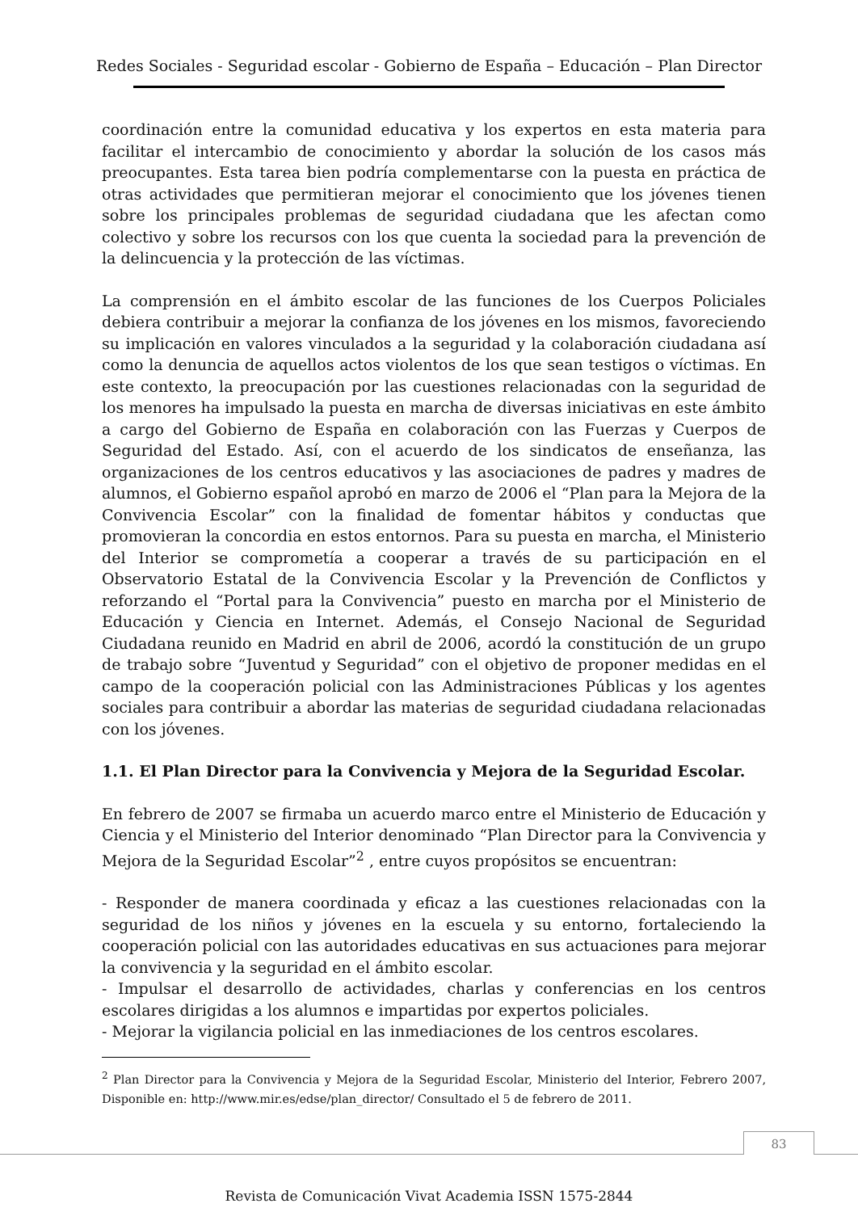Redes Sociales - Seguridad escolar - Gobierno de España – Educación – Plan Director
coordinación entre la comunidad educativa y los expertos en esta materia para facilitar el intercambio de conocimiento y abordar la solución de los casos más preocupantes. Esta tarea bien podría complementarse con la puesta en práctica de otras actividades que permitieran mejorar el conocimiento que los jóvenes tienen sobre los principales problemas de seguridad ciudadana que les afectan como colectivo y sobre los recursos con los que cuenta la sociedad para la prevención de la delincuencia y la protección de las víctimas.
La comprensión en el ámbito escolar de las funciones de los Cuerpos Policiales debiera contribuir a mejorar la confianza de los jóvenes en los mismos, favoreciendo su implicación en valores vinculados a la seguridad y la colaboración ciudadana así como la denuncia de aquellos actos violentos de los que sean testigos o víctimas. En este contexto, la preocupación por las cuestiones relacionadas con la seguridad de los menores ha impulsado la puesta en marcha de diversas iniciativas en este ámbito a cargo del Gobierno de España en colaboración con las Fuerzas y Cuerpos de Seguridad del Estado. Así, con el acuerdo de los sindicatos de enseñanza, las organizaciones de los centros educativos y las asociaciones de padres y madres de alumnos, el Gobierno español aprobó en marzo de 2006 el “Plan para la Mejora de la Convivencia Escolar” con la finalidad de fomentar hábitos y conductas que promovieran la concordia en estos entornos. Para su puesta en marcha, el Ministerio del Interior se comprometía a cooperar a través de su participación en el Observatorio Estatal de la Convivencia Escolar y la Prevención de Conflictos y reforzando el “Portal para la Convivencia” puesto en marcha por el Ministerio de Educación y Ciencia en Internet. Además, el Consejo Nacional de Seguridad Ciudadana reunido en Madrid en abril de 2006, acordó la constitución de un grupo de trabajo sobre “Juventud y Seguridad” con el objetivo de proponer medidas en el campo de la cooperación policial con las Administraciones Públicas y los agentes sociales para contribuir a abordar las materias de seguridad ciudadana relacionadas con los jóvenes.
1.1. El Plan Director para la Convivencia y Mejora de la Seguridad Escolar.
En febrero de 2007 se firmaba un acuerdo marco entre el Ministerio de Educación y Ciencia y el Ministerio del Interior denominado “Plan Director para la Convivencia y Mejora de la Seguridad Escolar”<sup>2</sup> , entre cuyos propósitos se encuentran:
- Responder de manera coordinada y eficaz a las cuestiones relacionadas con la seguridad de los niños y jóvenes en la escuela y su entorno, fortaleciendo la cooperación policial con las autoridades educativas en sus actuaciones para mejorar la convivencia y la seguridad en el ámbito escolar.
- Impulsar el desarrollo de actividades, charlas y conferencias en los centros escolares dirigidas a los alumnos e impartidas por expertos policiales.
- Mejorar la vigilancia policial en las inmediaciones de los centros escolares.
<sup>2</sup> Plan Director para la Convivencia y Mejora de la Seguridad Escolar, Ministerio del Interior, Febrero 2007, Disponible en: http://www.mir.es/edse/plan_director/ Consultado el 5 de febrero de 2011.
83
Revista de Comunicación Vivat Academia ISSN 1575-2844